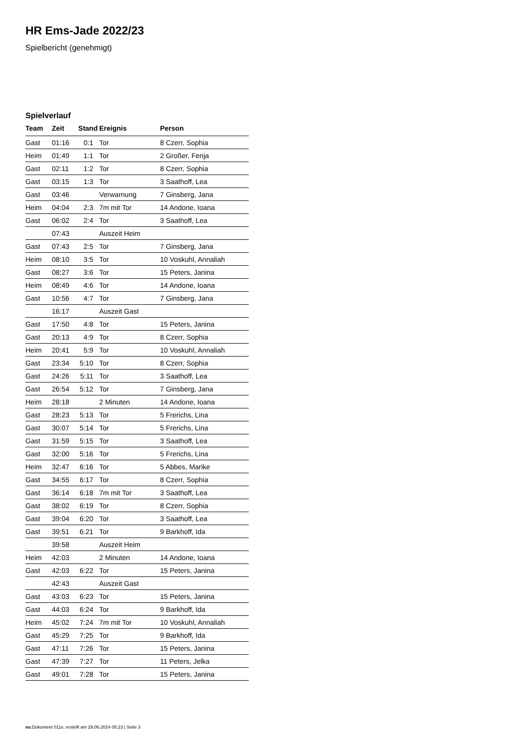HR Ems-Jade 2022/23
Spielbericht (genehmigt)
Spielverlauf
| Team | Zeit | Stand | Ereignis | Person |
| --- | --- | --- | --- | --- |
| Gast | 01:16 | 0:1 | Tor | 8 Czerr, Sophia |
| Heim | 01:49 | 1:1 | Tor | 2 Großer, Fenja |
| Gast | 02:11 | 1:2 | Tor | 8 Czerr, Sophia |
| Gast | 03:15 | 1:3 | Tor | 3 Saathoff, Lea |
| Gast | 03:46 | | Verwarnung | 7 Ginsberg, Jana |
| Heim | 04:04 | 2:3 | 7m mit Tor | 14 Andone, Ioana |
| Gast | 06:02 | 2:4 | Tor | 3 Saathoff, Lea |
| | 07:43 | | Auszeit Heim | |
| Gast | 07:43 | 2:5 | Tor | 7 Ginsberg, Jana |
| Heim | 08:10 | 3:5 | Tor | 10 Voskuhl, Annaliah |
| Gast | 08:27 | 3:6 | Tor | 15 Peters, Janina |
| Heim | 08:49 | 4:6 | Tor | 14 Andone, Ioana |
| Gast | 10:56 | 4:7 | Tor | 7 Ginsberg, Jana |
| | 16:17 | | Auszeit Gast | |
| Gast | 17:50 | 4:8 | Tor | 15 Peters, Janina |
| Gast | 20:13 | 4:9 | Tor | 8 Czerr, Sophia |
| Heim | 20:41 | 5:9 | Tor | 10 Voskuhl, Annaliah |
| Gast | 23:34 | 5:10 | Tor | 8 Czerr, Sophia |
| Gast | 24:26 | 5:11 | Tor | 3 Saathoff, Lea |
| Gast | 26:54 | 5:12 | Tor | 7 Ginsberg, Jana |
| Heim | 28:18 | | 2 Minuten | 14 Andone, Ioana |
| Gast | 28:23 | 5:13 | Tor | 5 Frerichs, Lina |
| Gast | 30:07 | 5:14 | Tor | 5 Frerichs, Lina |
| Gast | 31:59 | 5:15 | Tor | 3 Saathoff, Lea |
| Gast | 32:00 | 5:16 | Tor | 5 Frerichs, Lina |
| Heim | 32:47 | 6:16 | Tor | 5 Abbes, Marike |
| Gast | 34:55 | 6:17 | Tor | 8 Czerr, Sophia |
| Gast | 36:14 | 6:18 | 7m mit Tor | 3 Saathoff, Lea |
| Gast | 38:02 | 6:19 | Tor | 8 Czerr, Sophia |
| Gast | 39:04 | 6:20 | Tor | 3 Saathoff, Lea |
| Gast | 39:51 | 6:21 | Tor | 9 Barkhoff, Ida |
| | 39:58 | | Auszeit Heim | |
| Heim | 42:03 | | 2 Minuten | 14 Andone, Ioana |
| Gast | 42:03 | 6:22 | Tor | 15 Peters, Janina |
| | 42:43 | | Auszeit Gast | |
| Gast | 43:03 | 6:23 | Tor | 15 Peters, Janina |
| Gast | 44:03 | 6:24 | Tor | 9 Barkhoff, Ida |
| Heim | 45:02 | 7:24 | 7m mit Tor | 10 Voskuhl, Annaliah |
| Gast | 45:29 | 7:25 | Tor | 9 Barkhoff, Ida |
| Gast | 47:11 | 7:26 | Tor | 15 Peters, Janina |
| Gast | 47:39 | 7:27 | Tor | 11 Peters, Jelka |
| Gast | 49:01 | 7:28 | Tor | 15 Peters, Janina |
nu.Dokument 011e, erstellt am 29.06.2024 05:23 | Seite 3